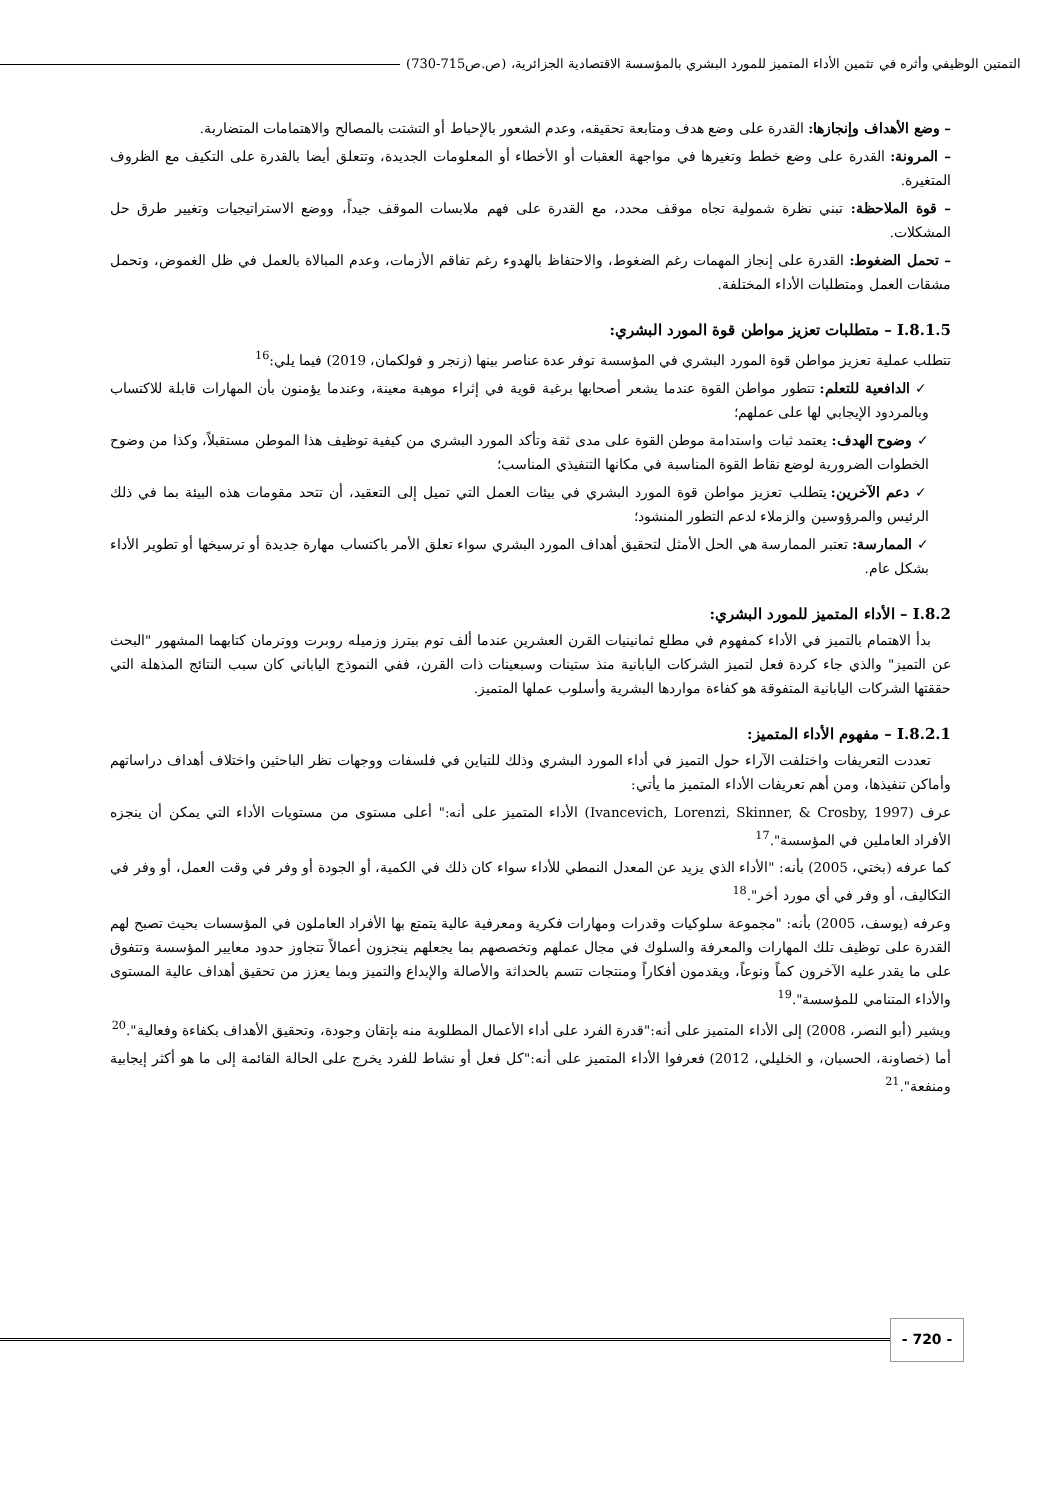التمتين الوظيفي وأثره في تثمين الأداء المتميز للمورد البشري بالمؤسسة الاقتصادية الجزائرية، (ص.ص715-730)
– وضع الأهداف وإنجازها: القدرة على وضع هدف ومتابعة تحقيقه، وعدم الشعور بالإحباط أو التشتت بالمصالح والاهتمامات المتضاربة.
– المرونة: القدرة على وضع خطط وتغيرها في مواجهة العقبات أو الأخطاء أو المعلومات الجديدة، وتتعلق أيضا بالقدرة على التكيف مع الظروف المتغيرة.
– قوة الملاحظة: تبني نظرة شمولية تجاه موقف محدد، مع القدرة على فهم ملابسات الموقف جيداً، ووضع الاستراتيجيات وتغيير طرق حل المشكلات.
– تحمل الضغوط: القدرة على إنجاز المهمات رغم الضغوط، والاحتفاظ بالهدوء رغم تفاقم الأزمات، وعدم المبالاة بالعمل في ظل الغموض، وتحمل مشقات العمل ومتطلبات الأداء المختلفة.
I.8.1.5 – متطلبات تعزيز مواطن قوة المورد البشري:
تتطلب عملية تعزيز مواطن قوة المورد البشري في المؤسسة توفر عدة عناصر بينها (زنجر و فولكمان، 2019) فيما يلي:<sup>16</sup>
✓ الدافعية للتعلم: تتطور مواطن القوة عندما يشعر أصحابها برغبة قوية في إثراء موهبة معينة، وعندما يؤمنون بأن المهارات قابلة للاكتساب وبالمردود الإيجابي لها على عملهم؛
✓ وضوح الهدف: يعتمد ثبات واستدامة موطن القوة على مدى ثقة وتأكد المورد البشري من كيفية توظيف هذا الموطن مستقبلاً، وكذا من وضوح الخطوات الضرورية لوضع نقاط القوة المناسبة في مكانها التنفيذي المناسب؛
✓ دعم الآخرين: يتطلب تعزيز مواطن قوة المورد البشري في بيئات العمل التي تميل إلى التعقيد، أن تتحد مقومات هذه البيئة بما في ذلك الرئيس والمرؤوسين والزملاء لدعم التطور المنشود؛
✓ الممارسة: تعتبر الممارسة هي الحل الأمثل لتحقيق أهداف المورد البشري سواء تعلق الأمر باكتساب مهارة جديدة أو ترسيخها أو تطوير الأداء بشكل عام.
I.8.2 – الأداء المتميز للمورد البشري:
بدأ الاهتمام بالتميز في الأداء كمفهوم في مطلع ثمانينيات القرن العشرين عندما ألف توم بيترز وزميله روبرت ووترمان كتابهما المشهور "البحث عن التميز" والذي جاء كردة فعل لتميز الشركات اليابانية منذ ستينات وسبعينات ذات القرن، ففي النموذج الياباني كان سبب النتائج المذهلة التي حققتها الشركات اليابانية المتفوقة هو كفاءة مواردها البشرية وأسلوب عملها المتميز.
I.8.2.1 – مفهوم الأداء المتميز:
تعددت التعريفات واختلفت الآراء حول التميز في أداء المورد البشري وذلك للتباين في فلسفات ووجهات نظر الباحثين واختلاف أهداف دراساتهم وأماكن تنفيذها، ومن أهم تعريفات الأداء المتميز ما يأتي:
عرف (Ivancevich, Lorenzi, Skinner, & Crosby, 1997) الأداء المتميز على أنه:" أعلى مستوى من مستويات الأداء التي يمكن أن ينجزه الأفراد العاملين في المؤسسة".<sup>17</sup>
كما عرفه (بختي، 2005) بأنه: "الأداء الذي يزيد عن المعدل النمطي للأداء سواء كان ذلك في الكمية، أو الجودة أو وفر في وقت العمل، أو وفر في التكاليف، أو وفر في أي مورد أخر".<sup>18</sup>
وعرفه (يوسف، 2005) بأنه: "مجموعة سلوكيات وقدرات ومهارات فكرية ومعرفية عالية يتمتع بها الأفراد العاملون في المؤسسات بحيث تصبح لهم القدرة على توظيف تلك المهارات والمعرفة والسلوك في مجال عملهم وتخصصهم بما يجعلهم ينجزون أعمالاً تتجاوز حدود معايير المؤسسة وتتفوق على ما يقدر عليه الآخرون كماً ونوعاً، ويقدمون أفكاراً ومنتجات تتسم بالحداثة والأصالة والإبداع والتميز وبما يعزز من تحقيق أهداف عالية المستوى والأداء المتنامي للمؤسسة".<sup>19</sup>
ويشير (أبو النصر، 2008) إلى الأداء المتميز على أنه:"قدرة الفرد على أداء الأعمال المطلوبة منه بإتقان وجودة، وتحقيق الأهداف بكفاءة وفعالية".<sup>20</sup>
أما (خصاونة، الحسبان، و الخليلي، 2012) فعرفوا الأداء المتميز على أنه:"كل فعل أو نشاط للفرد يخرج على الحالة القائمة إلى ما هو أكثر إيجابية ومنفعة".<sup>21</sup>
- 720 -